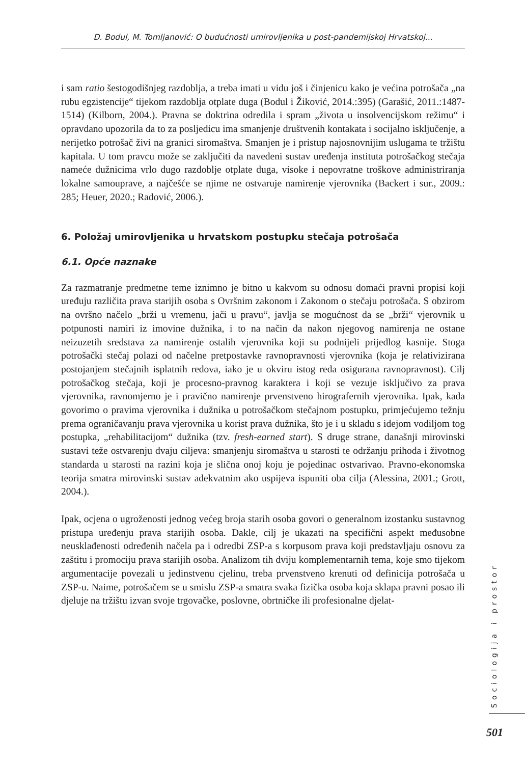D. Bodul, M. Tomljanović: O budućnosti umirovljenika u post-pandemijskoj Hrvatskoj...
i sam ratio šestogodišnjeg razdoblja, a treba imati u vidu još i činjenicu kako je većina potrošača „na rubu egzistencije“ tijekom razdoblja otplate duga (Bodul i Žiković, 2014.:395) (Garašić, 2011.:1487-1514) (Kilborn, 2004.). Pravna se doktrina odredila i spram „života u insolvencijskom režimu“ i opravdano upozorila da to za posljedicu ima smanjenje društvenih kontakata i socijalno isključenje, a nerijetko potrošač živi na granici siromaštva. Smanjen je i pristup najosnovnijim uslugama te tržištu kapitala. U tom pravcu može se zaključiti da navedeni sustav uređenja instituta potrošačkog stečaja nameće dužnicima vrlo dugo razdoblje otplate duga, visoke i nepovratne troškove administriranja lokalne samouprave, a najčešće se njime ne ostvaruje namirenje vjerovnika (Backert i sur., 2009.: 285; Heuer, 2020.; Radović, 2006.).
6. Položaj umirovljenika u hrvatskom postupku stečaja potrošača
6.1. Opće naznake
Za razmatranje predmetne teme iznimno je bitno u kakvom su odnosu domaći pravni propisi koji uređuju različita prava starijih osoba s Ovršnim zakonom i Zakonom o stečaju potrošača. S obzirom na ovršno načelo „brži u vremenu, jači u pravu“, javlja se mogućnost da se „brži“ vjerovnik u potpunosti namiri iz imovine dužnika, i to na način da nakon njegovog namirenja ne ostane neizuzetih sredstava za namirenje ostalih vjerovnika koji su podnijeli prijedlog kasnije. Stoga potrošački stečaj polazi od načelne pretpostavke ravnopravnosti vjerovnika (koja je relativizirana postojanjem stečajnih isplatnih redova, iako je u okviru istog reda osigurana ravnopravnost). Cilj potrošačkog stečaja, koji je procesno-pravnog karaktera i koji se vezuje isključivo za prava vjerovnika, ravnomjerno je i pravično namirenje prvenstveno hirografernih vjerovnika. Ipak, kada govorimo o pravima vjerovnika i dužnika u potrošačkom stečajnom postupku, primjećujemo težnju prema ograničavanju prava vjerovnika u korist prava dužnika, što je i u skladu s idejom vodiljom tog postupka, „rehabilitacijom“ dužnika (tzv. fresh-earned start). S druge strane, današnji mirovinski sustavi teže ostvarenju dvaju ciljeva: smanjenju siromaštva u starosti te održanju prihoda i životnog standarda u starosti na razini koja je slična onoj koju je pojedinac ostvarivao. Pravno-ekonomska teorija smatra mirovinski sustav adekvatnim ako uspijeva ispuniti oba cilja (Alessina, 2001.; Grott, 2004.).
Ipak, ocjena o ugroženosti jednog većeg broja starih osoba govori o generalnom izostanku sustavnog pristupa uređenju prava starijih osoba. Dakle, cilj je ukazati na specifični aspekt međusobne neusklađenosti određenih načela pa i odredbi ZSP-a s korpusom prava koji predstavljaju osnovu za zaštitu i promociju prava starijih osoba. Analizom tih dviju komplementarnih tema, koje smo tijekom argumentacije povezali u jedinstvenu cjelinu, treba prvenstveno krenuti od definicija potrošača u ZSP-u. Naime, potrošačem se u smislu ZSP-a smatra svaka fizička osoba koja sklapa pravni posao ili djeluje na tržištu izvan svoje trgovačke, poslovne, obrtničke ili profesionalne djelat-
Sociologija i prostor
501